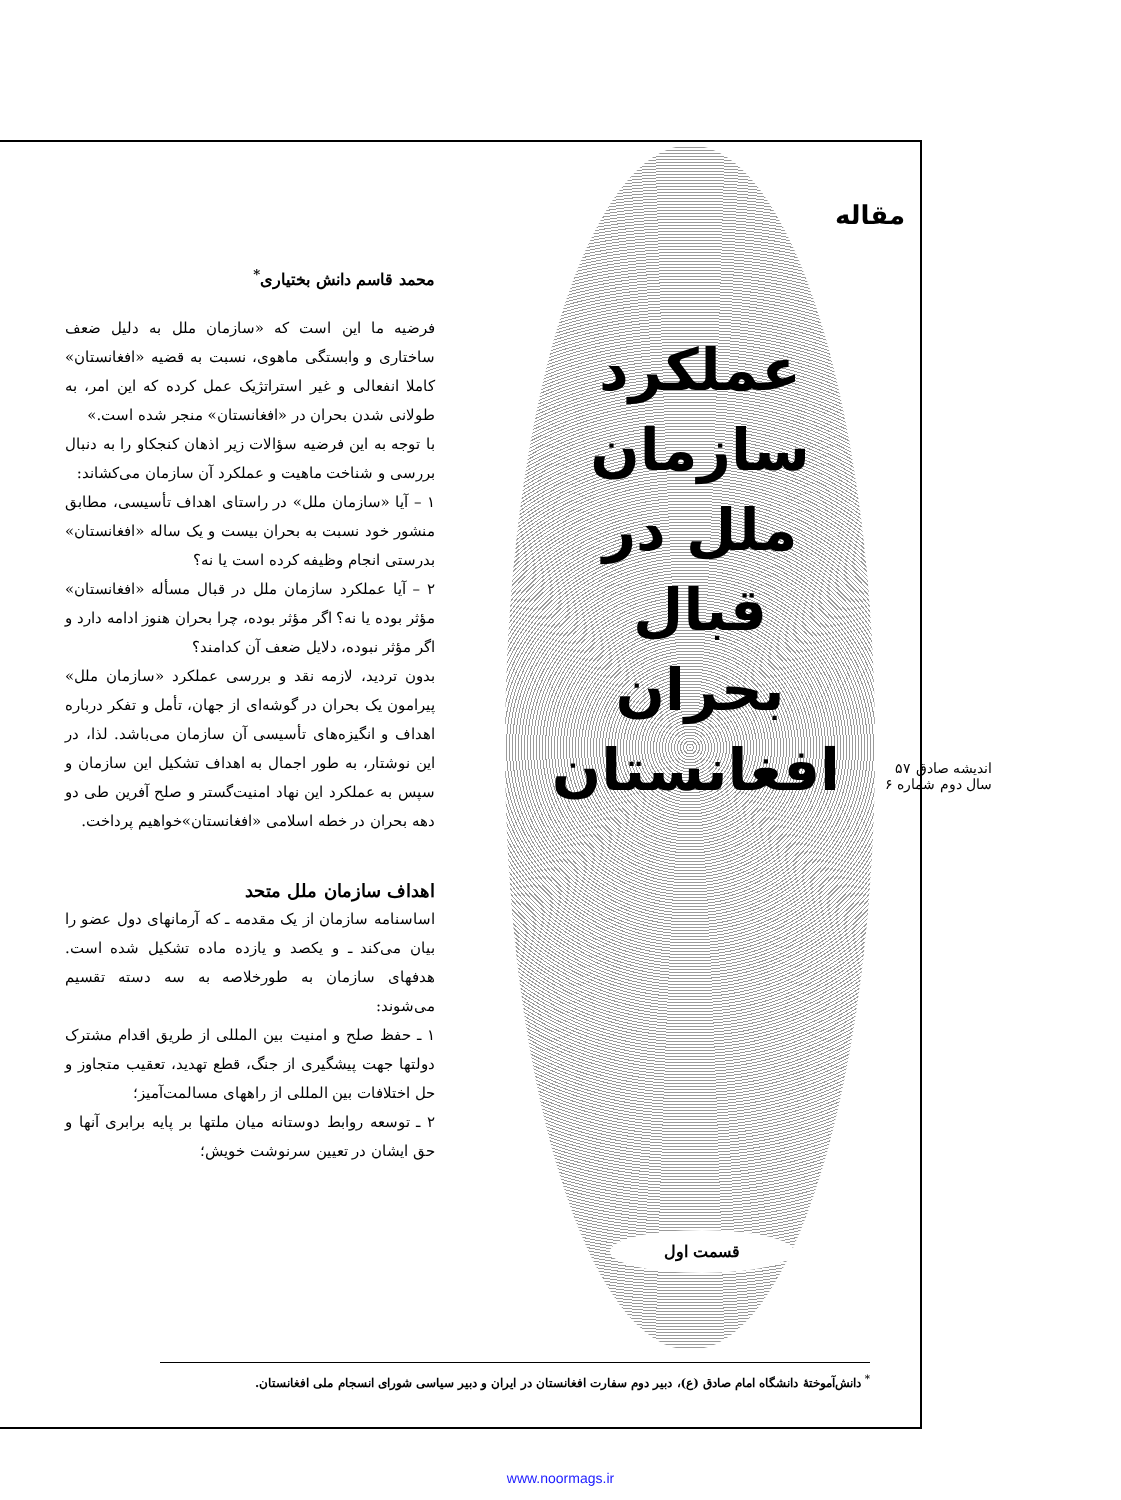مقاله
عملکرد سازمان ملل در قبال بحران افغانستان
قسمت اول
اندیشه صادق ۵۷
سال دوم شماره ۶
محمد قاسم دانش بختیاری<sup>*</sup>
فرضیه ما این است که «سازمان ملل به دلیل ضعف ساختاری و وابستگی ماهوی، نسبت به قضیه «افغانستان» کاملا انفعالی و غیر استراتژیک عمل کرده که این امر، به طولانی شدن بحران در «افغانستان» منجر شده است.»
با توجه به این فرضیه سؤالات زیر اذهان کنجکاو را به دنبال بررسی و شناخت ماهیت و عملکرد آن سازمان می‌کشاند:
۱ – آیا «سازمان ملل» در راستای اهداف تأسیسی، مطابق منشور خود نسبت به بحران بیست و یک ساله «افغانستان» بدرستی انجام وظیفه کرده است یا نه؟
۲ – آیا عملکرد سازمان ملل در قبال مسأله «افغانستان» مؤثر بوده یا نه؟ اگر مؤثر بوده، چرا بحران هنوز ادامه دارد و اگر مؤثر نبوده، دلایل ضعف آن کدامند؟
بدون تردید، لازمه نقد و بررسی عملکرد «سازمان ملل» پیرامون یک بحران در گوشه‌ای از جهان، تأمل و تفکر درباره اهداف و انگیزه‌های تأسیسی آن سازمان می‌باشد. لذا، در این نوشتار، به طور اجمال به اهداف تشکیل این سازمان و سپس به عملکرد این نهاد امنیت‌گستر و صلح آفرین طی دو دهه بحران در خطه اسلامی «افغانستان»خواهیم پرداخت.
اهداف سازمان ملل متحد
اساسنامه سازمان از یک مقدمه ـ که آرمانهای دول عضو را بیان می‌کند ـ و یکصد و یازده ماده تشکیل شده است. هدفهای سازمان به طورخلاصه به سه دسته تقسیم می‌شوند:
۱ ـ حفظ صلح و امنیت بین المللی از طریق اقدام مشترک دولتها جهت پیشگیری از جنگ، قطع تهدید، تعقیب متجاوز و حل اختلافات بین المللی از راههای مسالمت‌آمیز؛
۲ ـ توسعه روابط دوستانه میان ملتها بر پایه برابری آنها و حق ایشان در تعیین سرنوشت خویش؛
<sup>*</sup> دانش‌آموختهٔ دانشگاه امام صادق (ع)، دبیر دوم سفارت افغانستان در ایران و دبیر سیاسی شورای انسجام ملی افغانستان.
www.noormags.ir